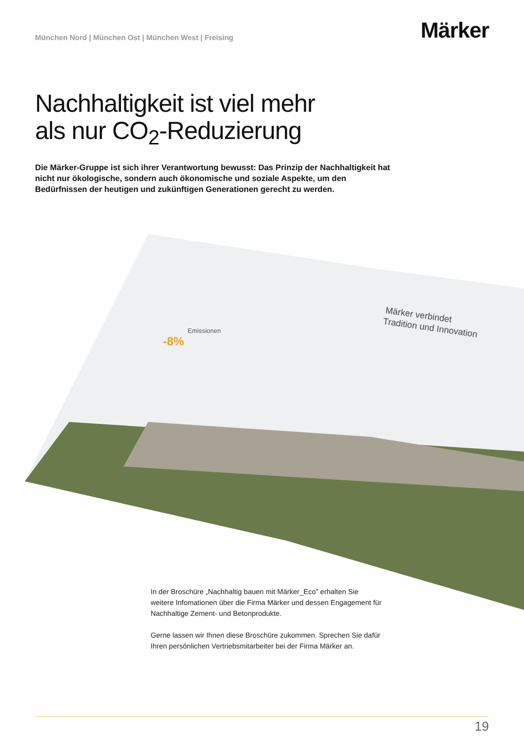München Nord | München Ost | München West | Freising
Märker
Nachhaltigkeit ist viel mehr
als nur CO<sub>2</sub>-Reduzierung
Die Märker-Gruppe ist sich ihrer Verantwortung bewusst: Das Prinzip der Nachhaltigkeit hat nicht nur ökologische, sondern auch ökonomische und soziale Aspekte, um den Bedürfnissen der heutigen und zukünftigen Generationen gerecht zu werden.
Emissionen
-8%
Märker verbindet
Tradition und Innovation
In der Broschüre „Nachhaltig bauen mit Märker_Eco” erhalten Sie weitere Infomationen über die Firma Märker und dessen Engagement für Nachhaltige Zement- und Betonprodukte.
Gerne lassen wir Ihnen diese Broschüre zukommen. Sprechen Sie dafür Ihren persönlichen Vertriebsmitarbeiter bei der Firma Märker an.
19